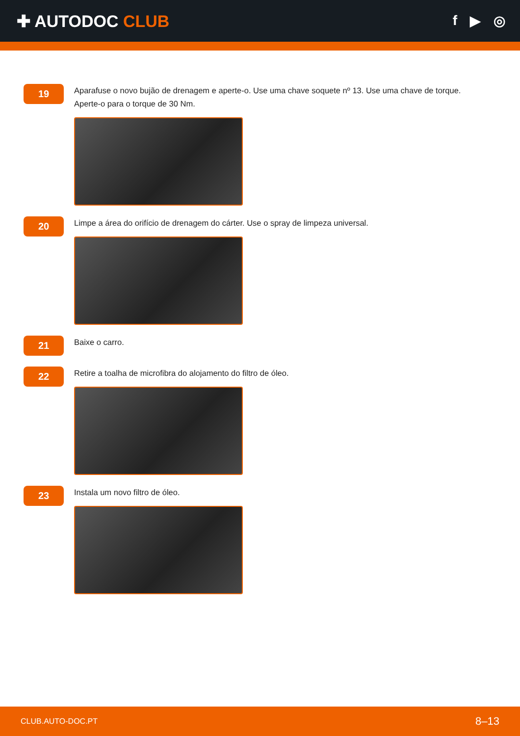✚ AUTODOC CLUB
f ▶ ◎
19
Aparafuse o novo bujão de drenagem e aperte-o. Use uma chave soquete nº 13. Use uma chave de torque. Aperte-o para o torque de 30 Nm.
20
Limpe a área do orifício de drenagem do cárter. Use o spray de limpeza universal.
21
Baixe o carro.
22
Retire a toalha de microfibra do alojamento do filtro de óleo.
23
Instala um novo filtro de óleo.
CLUB.AUTO-DOC.PT 8–13